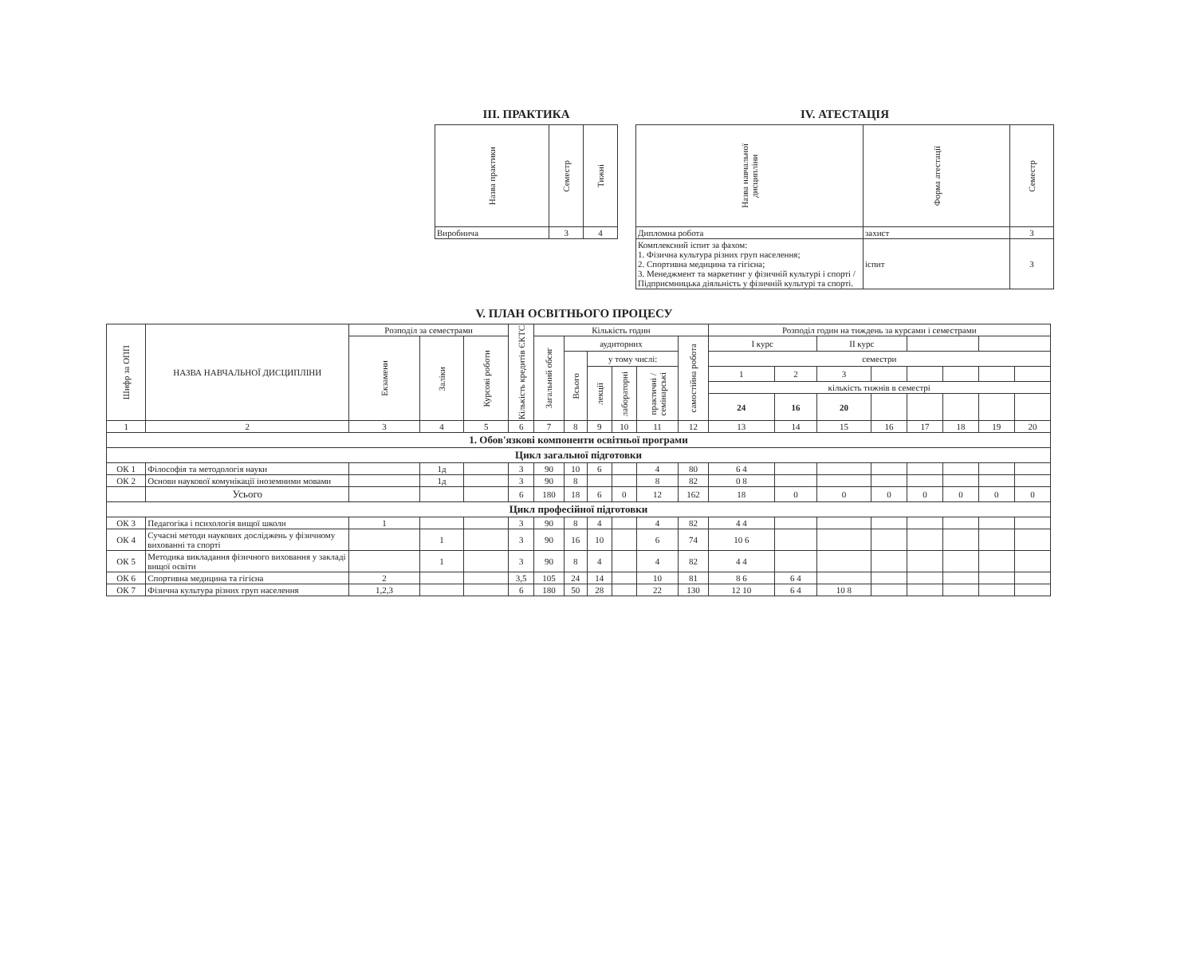III. ПРАКТИКА
| Назва практики | Семестр | Тижні |
| --- | --- | --- |
| Виробнича | 3 | 4 |
IV. АТЕСТАЦІЯ
| Назва навчальної дисципліни | Форма атестації | Семестр |
| --- | --- | --- |
| Дипломна робота | захист | 3 |
| Комплексний іспит за фахом: 1. Фізична культура різних груп населення; 2. Спортивна медицина та гігієна; 3. Менеджмент та маркетинг у фізичній культурі і спорті / Підприємницька діяльність у фізичній культурі та спорті. | іспит | 3 |
V. ПЛАН ОСВІТНЬОГО ПРОЦЕСУ
| Шифр за ОПП | НАЗВА НАВЧАЛЬНОЇ ДИСЦИПЛІНИ | Розподіл за семестрами | | | Кількість кредитів ЄКТС | Кількість годин | | | | | | Розподіл годин на тиждень за курсами і семестрами | | | | | | | |
| --- | --- | --- | --- | --- | --- | --- | --- | --- | --- | --- | --- | --- | --- | --- | --- | --- | --- | --- | --- |
| | | Екзамени | Заліки | Курсові роботи | | Загальний обсяг | аудиторних | | | | самостійна робота | I курс | | II курс | | | | | |
| | | | | | | | Всього | у тому числі: | | | | семестри | | | | | | | |
| | | | | | | | | лекції | лабораторні | практичні / семінарські | | 1 | 2 | 3 | | | | | |
| | | | | | | | | | | | | кількість тижнів в семестрі | | | | | | | |
| | | | | | | | | | | | | 24 | 16 | 20 | | | | | |
| 1 | 2 | 3 | 4 | 5 | 6 | 7 | 8 | 9 | 10 | 11 | 12 | 13 | 14 | 15 | 16 | 17 | 18 | 19 | 20 |
| 1. Обов'язкові компоненти освітньої програми | | | | | | | | | | | | | | | | | | | |
| Цикл загальної підготовки | | | | | | | | | | | | | | | | | | | |
| ОК 1 | Філософія та методологія науки | | 1д | | 3 | 90 | 10 | 6 | | 4 | 80 | 6 4 | | | | | | | |
| ОК 2 | Основи наукової комунікації іноземними мовами | | 1д | | 3 | 90 | 8 | | | 8 | 82 | 0 8 | | | | | | | |
| | Усього | | | | 6 | 180 | 18 | 6 | 0 | 12 | 162 | 18 | 0 | 0 | 0 | 0 | 0 | 0 | 0 |
| Цикл професійної підготовки | | | | | | | | | | | | | | | | | | | |
| ОК 3 | Педагогіка і психологія вищої школи | 1 | | | 3 | 90 | 8 | 4 | | 4 | 82 | 4 4 | | | | | | | |
| ОК 4 | Сучасні методи наукових досліджень у фізичному вихованні та спорті | | 1 | | 3 | 90 | 16 | 10 | | 6 | 74 | 10 6 | | | | | | | |
| ОК 5 | Методика викладання фізичного виховання у закладі вищої освіти | | 1 | | 3 | 90 | 8 | 4 | | 4 | 82 | 4 4 | | | | | | | |
| ОК 6 | Спортивна медицина та гігієна | 2 | | | 3,5 | 105 | 24 | 14 | | 10 | 81 | 8 6 | 6 4 | | | | | | |
| ОК 7 | Фізична культура різних груп населення | 1,2,3 | | | 6 | 180 | 50 | 28 | | 22 | 130 | 12 10 | 6 4 | 10 8 | | | | | |